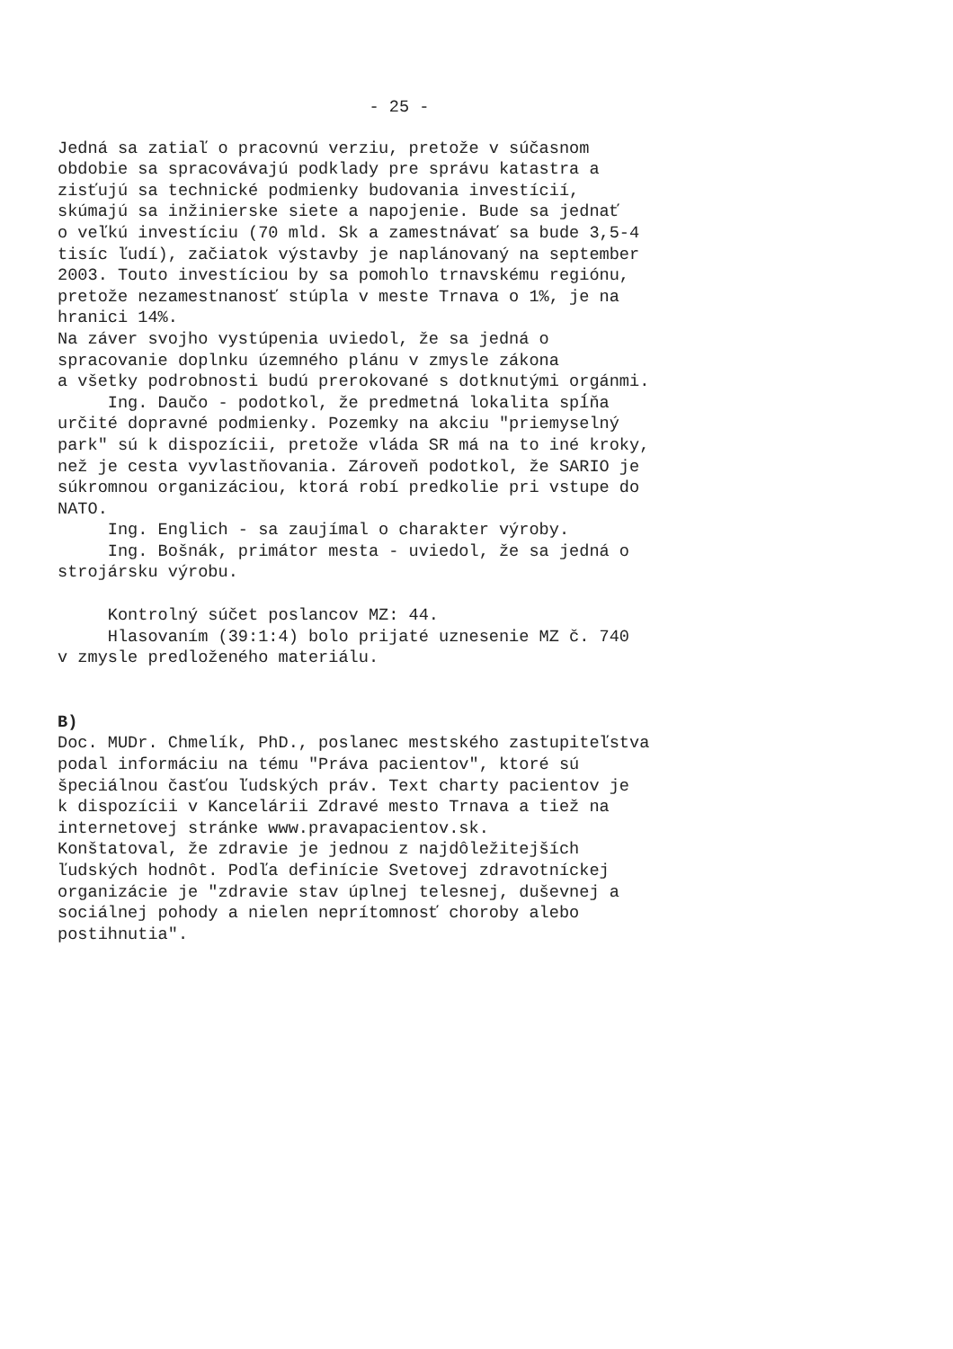- 25 -
Jedná sa zatiaľ o pracovnú verziu, pretože v súčasnom obdobie sa spracovávajú podklady pre správu katastra a zisťujú sa technické podmienky budovania investícií, skúmajú sa inžinierske siete a napojenie. Bude sa jednať o veľkú investíciu (70 mld. Sk a zamestnávať sa bude 3,5-4 tisíc ľudí), začiatok výstavby je naplánovaný na september 2003. Touto investíciou by sa pomohlo trnavskému regiónu, pretože nezamestnanosť stúpla v meste Trnava o 1%, je na hranici 14%. Na záver svojho vystúpenia uviedol, že sa jedná o spracovanie doplnku územného plánu v zmysle zákona a všetky podrobnosti budú prerokované s dotknutými orgánmi. Ing. Daučo - podotkol, že predmetná lokalita spĺňa určité dopravné podmienky. Pozemky na akciu "priemyselný park" sú k dispozícii, pretože vláda SR má na to iné kroky, než je cesta vyvlastňovania. Zároveň podotkol, že SARIO je súkromnou organizáciou, ktorá robí predkolie pri vstupe do NATO. Ing. Englich - sa zaujímal o charakter výroby. Ing. Bošnák, primátor mesta - uviedol, že sa jedná o strojársku výrobu.
Kontrolný súčet poslancov MZ: 44. Hlasovaním (39:1:4) bolo prijaté uznesenie MZ č. 740 v zmysle predloženého materiálu.
B) Doc. MUDr. Chmelík, PhD., poslanec mestského zastupiteľstva podal informáciu na tému "Práva pacientov", ktoré sú špeciálnou časťou ľudských práv. Text charty pacientov je k dispozícii v Kancelárii Zdravé mesto Trnava a tiež na internetovej stránke www.pravapacientov.sk. Konštatoval, že zdravie je jednou z najdôležitejších ľudských hodnôt. Podľa definície Svetovej zdravotníckej organizácie je "zdravie stav úplnej telesnej, duševnej a sociálnej pohody a nielen neprítomnosť choroby alebo postihnutia".